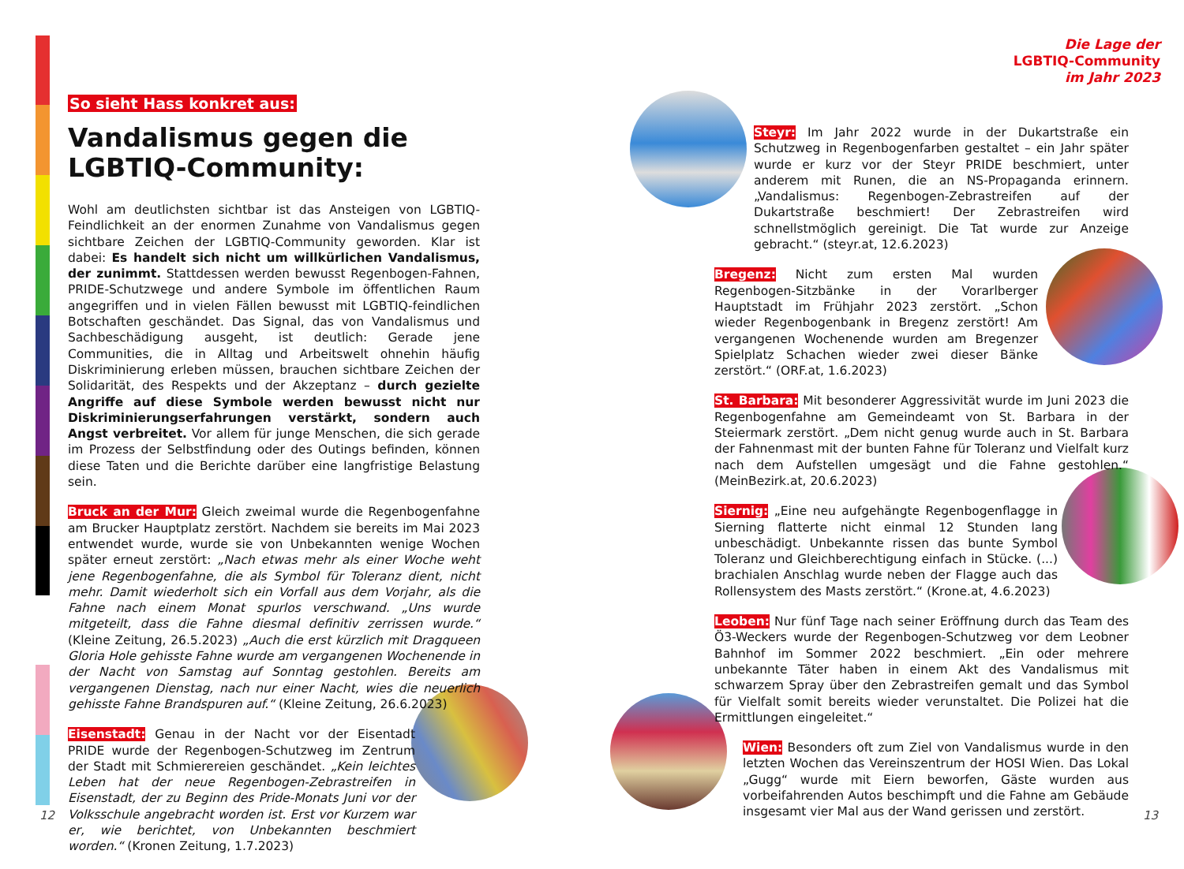So sieht Hass konkret aus:
Vandalismus gegen die LGBTIQ-Community:
Wohl am deutlichsten sichtbar ist das Ansteigen von LGBTIQ-Feindlichkeit an der enormen Zunahme von Vandalismus gegen sichtbare Zeichen der LGBTIQ-Community geworden. Klar ist dabei: Es handelt sich nicht um willkürlichen Vandalismus, der zunimmt. Stattdessen werden bewusst Regenbogen-Fahnen, PRIDE-Schutzwege und andere Symbole im öffentlichen Raum angegriffen und in vielen Fällen bewusst mit LGBTIQ-feindlichen Botschaften geschändet. Das Signal, das von Vandalismus und Sachbeschädigung ausgeht, ist deutlich: Gerade jene Communities, die in Alltag und Arbeitswelt ohnehin häufig Diskriminierung erleben müssen, brauchen sichtbare Zeichen der Solidarität, des Respekts und der Akzeptanz – durch gezielte Angriffe auf diese Symbole werden bewusst nicht nur Diskriminierungserfahrungen verstärkt, sondern auch Angst verbreitet. Vor allem für junge Menschen, die sich gerade im Prozess der Selbstfindung oder des Outings befinden, können diese Taten und die Berichte darüber eine langfristige Belastung sein.
Bruck an der Mur: Gleich zweimal wurde die Regenbogenfahne am Brucker Hauptplatz zerstört. Nachdem sie bereits im Mai 2023 entwendet wurde, wurde sie von Unbekannten wenige Wochen später erneut zerstört: „Nach etwas mehr als einer Woche weht jene Regenbogenfahne, die als Symbol für Toleranz dient, nicht mehr. Damit wiederholt sich ein Vorfall aus dem Vorjahr, als die Fahne nach einem Monat spurlos verschwand. „Uns wurde mitgeteilt, dass die Fahne diesmal definitiv zerrissen wurde.“ (Kleine Zeitung, 26.5.2023) „Auch die erst kürzlich mit Dragqueen Gloria Hole gehisste Fahne wurde am vergangenen Wochenende in der Nacht von Samstag auf Sonntag gestohlen. Bereits am vergangenen Dienstag, nach nur einer Nacht, wies die neuerlich gehisste Fahne Brandspuren auf.“ (Kleine Zeitung, 26.6.2023)
Eisenstadt: Genau in der Nacht vor der Eisentadt PRIDE wurde der Regenbogen-Schutzweg im Zentrum der Stadt mit Schmierereien geschändet. „Kein leichtes Leben hat der neue Regenbogen-Zebrastreifen in Eisenstadt, der zu Beginn des Pride-Monats Juni vor der Volksschule angebracht worden ist. Erst vor Kurzem war er, wie berichtet, von Unbekannten beschmiert worden.“ (Kronen Zeitung, 1.7.2023)
12
Die Lage der
LGBTIQ-Community
im Jahr 2023
Steyr: Im Jahr 2022 wurde in der Dukartstraße ein Schutzweg in Regenbogenfarben gestaltet – ein Jahr später wurde er kurz vor der Steyr PRIDE beschmiert, unter anderem mit Runen, die an NS-Propaganda erinnern. „Vandalismus: Regenbogen-Zebrastreifen auf der Dukartstraße beschmiert! Der Zebrastreifen wird schnellstmöglich gereinigt. Die Tat wurde zur Anzeige gebracht.“ (steyr.at, 12.6.2023)
Bregenz: Nicht zum ersten Mal wurden Regenbogen-Sitzbänke in der Vorarlberger Hauptstadt im Frühjahr 2023 zerstört. „Schon wieder Regenbogenbank in Bregenz zerstört! Am vergangenen Wochenende wurden am Bregenzer Spielplatz Schachen wieder zwei dieser Bänke zerstört.“ (ORF.at, 1.6.2023)
St. Barbara: Mit besonderer Aggressivität wurde im Juni 2023 die Regenbogenfahne am Gemeindeamt von St. Barbara in der Steiermark zerstört. „Dem nicht genug wurde auch in St. Barbara der Fahnenmast mit der bunten Fahne für Toleranz und Vielfalt kurz nach dem Aufstellen umgesägt und die Fahne gestohlen.“ (MeinBezirk.at, 20.6.2023)
Siernig: „Eine neu aufgehängte Regenbogenflagge in Sierning flatterte nicht einmal 12 Stunden lang unbeschädigt. Unbekannte rissen das bunte Symbol Toleranz und Gleichberechtigung einfach in Stücke. (...) brachialen Anschlag wurde neben der Flagge auch das Rollensystem des Masts zerstört.“ (Krone.at, 4.6.2023)
Leoben: Nur fünf Tage nach seiner Eröffnung durch das Team des Ö3-Weckers wurde der Regenbogen-Schutzweg vor dem Leobner Bahnhof im Sommer 2022 beschmiert. „Ein oder mehrere unbekannte Täter haben in einem Akt des Vandalismus mit schwarzem Spray über den Zebrastreifen gemalt und das Symbol für Vielfalt somit bereits wieder verunstaltet. Die Polizei hat die Ermittlungen eingeleitet.“
Wien: Besonders oft zum Ziel von Vandalismus wurde in den letzten Wochen das Vereinszentrum der HOSI Wien. Das Lokal „Gugg“ wurde mit Eiern beworfen, Gäste wurden aus vorbeifahrenden Autos beschimpft und die Fahne am Gebäude insgesamt vier Mal aus der Wand gerissen und zerstört.
13